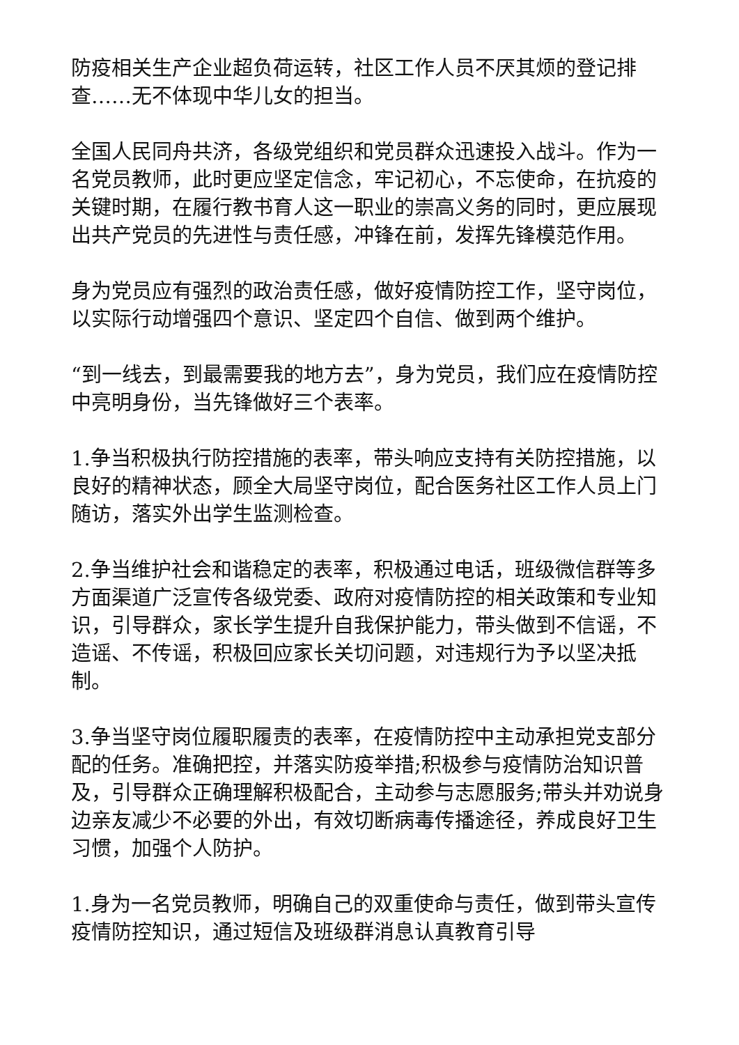防疫相关生产企业超负荷运转，社区工作人员不厌其烦的登记排查……无不体现中华儿女的担当。
全国人民同舟共济，各级党组织和党员群众迅速投入战斗。作为一名党员教师，此时更应坚定信念，牢记初心，不忘使命，在抗疫的关键时期，在履行教书育人这一职业的崇高义务的同时，更应展现出共产党员的先进性与责任感，冲锋在前，发挥先锋模范作用。
身为党员应有强烈的政治责任感，做好疫情防控工作，坚守岗位，以实际行动增强四个意识、坚定四个自信、做到两个维护。
“到一线去，到最需要我的地方去”，身为党员，我们应在疫情防控中亮明身份，当先锋做好三个表率。
1.争当积极执行防控措施的表率，带头响应支持有关防控措施，以良好的精神状态，顾全大局坚守岗位，配合医务社区工作人员上门随访，落实外出学生监测检查。
2.争当维护社会和谐稳定的表率，积极通过电话，班级微信群等多方面渠道广泛宣传各级党委、政府对疫情防控的相关政策和专业知识，引导群众，家长学生提升自我保护能力，带头做到不信谣，不造谣、不传谣，积极回应家长关切问题，对违规行为予以坚决抵制。
3.争当坚守岗位履职履责的表率，在疫情防控中主动承担党支部分配的任务。准确把控，并落实防疫举措;积极参与疫情防治知识普及，引导群众正确理解积极配合，主动参与志愿服务;带头并劝说身边亲友减少不必要的外出，有效切断病毒传播途径，养成良好卫生习惯，加强个人防护。
1.身为一名党员教师，明确自己的双重使命与责任，做到带头宣传疫情防控知识，通过短信及班级群消息认真教育引导